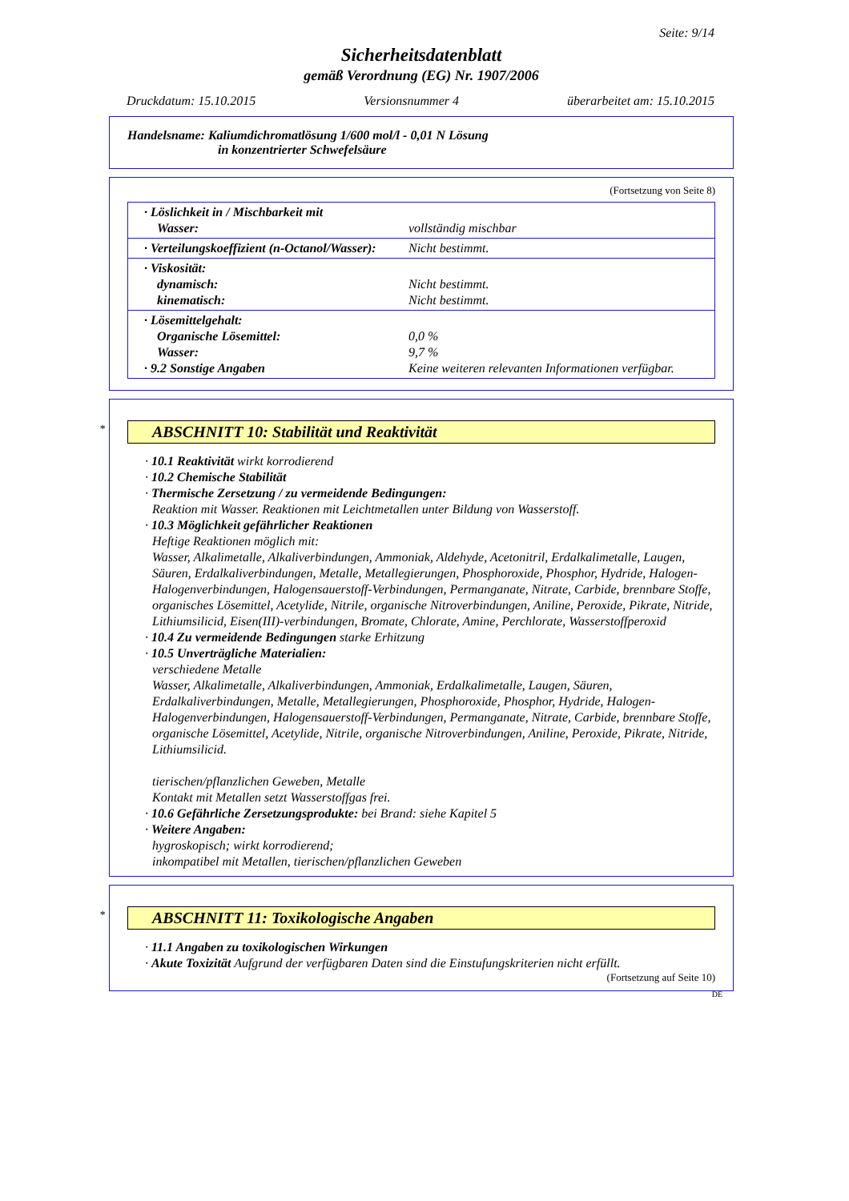Seite: 9/14
Sicherheitsdatenblatt
gemäß Verordnung (EG) Nr. 1907/2006
Druckdatum: 15.10.2015 Versionsnummer 4 überarbeitet am: 15.10.2015
Handelsname: Kaliumdichromatlösung 1/600 mol/l - 0,01 N Lösung
in konzentrierter Schwefelsäure
(Fortsetzung von Seite 8)
| · Löslichkeit in / Mischbarkeit mit Wasser: | vollständig mischbar |
| · Verteilungskoeffizient (n-Octanol/Wasser): | Nicht bestimmt. |
| · Viskosität: dynamisch: kinematisch: | Nicht bestimmt. Nicht bestimmt. |
| · Lösemittelgehalt: Organische Lösemittel: Wasser: · 9.2 Sonstige Angaben | 0,0 % 9,7 % Keine weiteren relevanten Informationen verfügbar. |
* ABSCHNITT 10: Stabilität und Reaktivität
· 10.1 Reaktivität wirkt korrodierend
· 10.2 Chemische Stabilität
· Thermische Zersetzung / zu vermeidende Bedingungen:
Reaktion mit Wasser. Reaktionen mit Leichtmetallen unter Bildung von Wasserstoff.
· 10.3 Möglichkeit gefährlicher Reaktionen
Heftige Reaktionen möglich mit:
Wasser, Alkalimetalle, Alkaliverbindungen, Ammoniak, Aldehyde, Acetonitril, Erdalkalimetalle, Laugen, Säuren, Erdalkaliverbindungen, Metalle, Metallegierungen, Phosphoroxide, Phosphor, Hydride, Halogen-Halogenverbindungen, Halogensauerstoff-Verbindungen, Permanganate, Nitrate, Carbide, brennbare Stoffe, organisches Lösemittel, Acetylide, Nitrile, organische Nitroverbindungen, Aniline, Peroxide, Pikrate, Nitride, Lithiumsilicid, Eisen(III)-verbindungen, Bromate, Chlorate, Amine, Perchlorate, Wasserstoffperoxid
· 10.4 Zu vermeidende Bedingungen starke Erhitzung
· 10.5 Unverträgliche Materialien:
verschiedene Metalle
Wasser, Alkalimetalle, Alkaliverbindungen, Ammoniak, Erdalkalimetalle, Laugen, Säuren, Erdalkaliverbindungen, Metalle, Metallegierungen, Phosphoroxide, Phosphor, Hydride, Halogen-Halogenverbindungen, Halogensauerstoff-Verbindungen, Permanganate, Nitrate, Carbide, brennbare Stoffe, organische Lösemittel, Acetylide, Nitrile, organische Nitroverbindungen, Aniline, Peroxide, Pikrate, Nitride, Lithiumsilicid.
tierischen/pflanzlichen Geweben, Metalle
Kontakt mit Metallen setzt Wasserstoffgas frei.
· 10.6 Gefährliche Zersetzungsprodukte: bei Brand: siehe Kapitel 5
· Weitere Angaben:
hygroskopisch; wirkt korrodierend;
inkompatibel mit Metallen, tierischen/pflanzlichen Geweben
* ABSCHNITT 11: Toxikologische Angaben
· 11.1 Angaben zu toxikologischen Wirkungen
· Akute Toxizität Aufgrund der verfügbaren Daten sind die Einstufungskriterien nicht erfüllt.
(Fortsetzung auf Seite 10)
DE